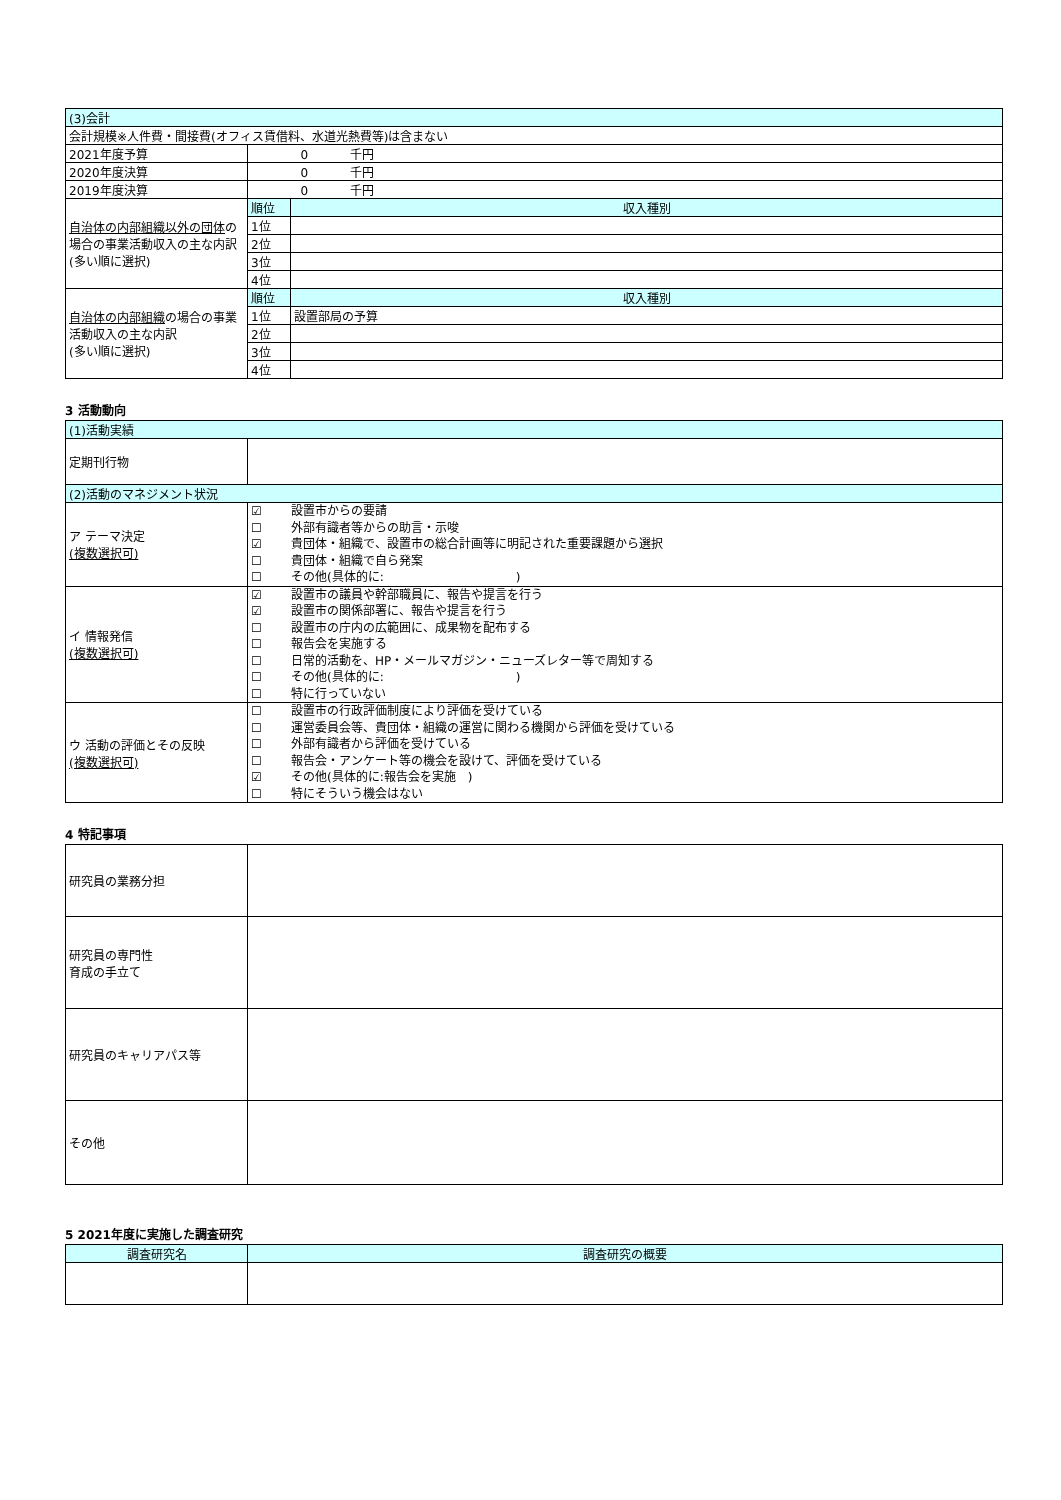| (3)会計 | | |
| 会計規模※人件費・間接費(オフィス賃借料、水道光熱費等)は含まない | | |
| 2021年度予算 | 0 千円 | |
| 2020年度決算 | 0 千円 | |
| 2019年度決算 | 0 千円 | |
| 自治体の内部組織以外の団体 の場合の事業活動収入の主な内訳 (多い順に選択) | 順位 | 収入種別 |
| | 1位 | |
| | 2位 | |
| | 3位 | |
| | 4位 | |
| 自治体の内部組織 の場合の事業活動収入の主な内訳 (多い順に選択) | 順位 | 収入種別 |
| | 1位 | 設置部局の予算 |
| | 2位 | |
| | 3位 | |
| | 4位 | |
3 活動動向
| (1)活動実績 | |
| 定期刊行物 | |
| (2)活動のマネジメント状況 | |
| ア テーマ決定 (複数選択可) | ☑ 設置市からの要請 ☐ 外部有識者等からの助言・示唆 ☑ 貴団体・組織で、設置市の総合計画等に明記された重要課題から選択 ☐ 貴団体・組織で自ら発案 ☐ その他(具体的に: ) |
| イ 情報発信 (複数選択可) | ☑ 設置市の議員や幹部職員に、報告や提言を行う ☑ 設置市の関係部署に、報告や提言を行う ☐ 設置市の庁内の広範囲に、成果物を配布する ☐ 報告会を実施する ☐ 日常的活動を、HP・メールマガジン・ニューズレター等で周知する ☐ その他(具体的に: ) ☐ 特に行っていない |
| ウ 活動の評価とその反映 (複数選択可) | ☐ 設置市の行政評価制度により評価を受けている ☐ 運営委員会等、貴団体・組織の運営に関わる機関から評価を受けている ☐ 外部有識者から評価を受けている ☐ 報告会・アンケート等の機会を設けて、評価を受けている ☑ その他(具体的に:報告会を実施 ) ☐ 特にそういう機会はない |
4 特記事項
| 研究員の業務分担 | |
| 研究員の専門性 育成の手立て | |
| 研究員のキャリアパス等 | |
| その他 | |
5 2021年度に実施した調査研究
| 調査研究名 | 調査研究の概要 |
| --- | --- |